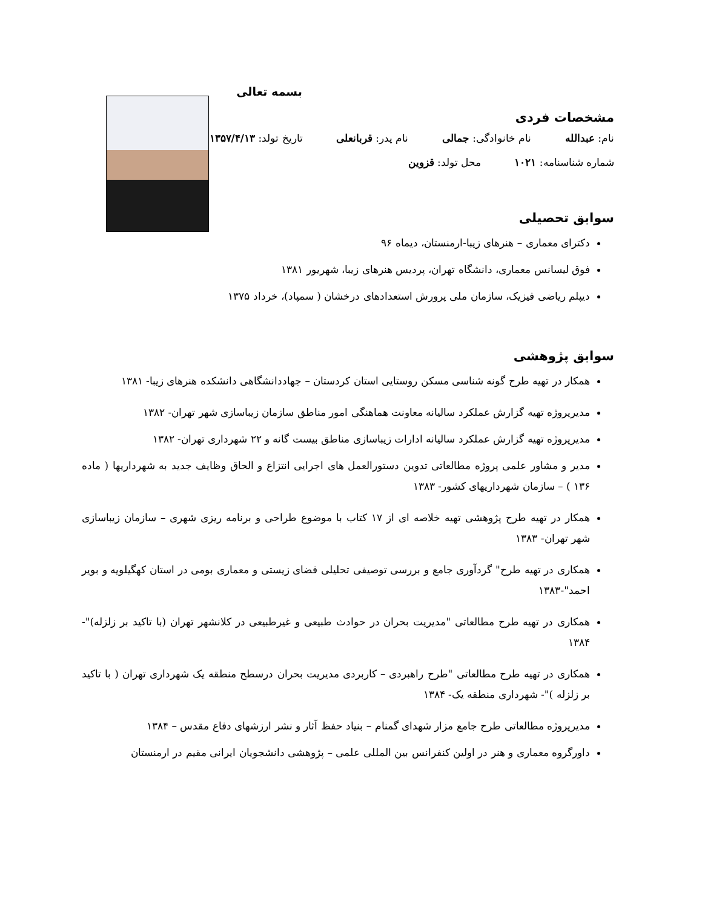بسمه تعالی
مشخصات فردی
نام: عبدالله نام خانوادگی: جمالی نام پدر: قربانعلی تاریخ تولد: ۱۳۵۷/۴/۱۳
شماره شناسنامه: ۱۰۲۱ محل تولد: قزوین
سوابق تحصیلی
دکترای معماری – هنرهای زیبا-ارمنستان، دیماه ۹۶
فوق لیسانس معماری، دانشگاه تهران، پردیس هنرهای زیبا، شهریور ۱۳۸۱
دیپلم ریاضی فیزیک، سازمان ملی پرورش استعدادهای درخشان ( سمپاد)، خرداد ۱۳۷۵
سوابق پژوهشی
همکار در تهیه طرح گونه شناسی مسکن روستایی استان کردستان – جهاددانشگاهی دانشکده هنرهای زیبا- ۱۳۸۱
مدیرپروژه تهیه گزارش عملکرد سالیانه معاونت هماهنگی امور مناطق سازمان زیباسازی شهر تهران- ۱۳۸۲
مدیرپروژه تهیه گزارش عملکرد سالیانه ادارات زیباسازی مناطق بیست گانه و ۲۲ شهرداری تهران- ۱۳۸۲
مدیر و مشاور علمی پروژه مطالعاتی تدوین دستورالعمل های اجرایی انتزاع و الحاق وظایف جدید به شهرداریها ( ماده ۱۳۶ ) – سازمان شهرداریهای کشور- ۱۳۸۳
همکار در تهیه طرح پژوهشی تهیه خلاصه ای از ۱۷ کتاب با موضوع طراحی و برنامه ریزی شهری – سازمان زیباسازی شهر تهران- ۱۳۸۳
همکاری در تهیه طرح" گردآوری جامع و بررسی توصیفی تحلیلی فضای زیستی و معماری بومی در استان کهگیلویه و بویر احمد"-۱۳۸۳
همکاری در تهیه طرح مطالعاتی "مدیریت بحران در حوادث طبیعی و غیرطبیعی در کلانشهر تهران (با تاکید بر زلزله)"- ۱۳۸۴
همکاری در تهیه طرح مطالعاتی "طرح راهبردی – کاربردی مدیریت بحران درسطح منطقه یک شهرداری تهران ( با تاکید بر زلزله )"- شهرداری منطقه یک- ۱۳۸۴
مدیرپروژه مطالعاتی طرح جامع مزار شهدای گمنام – بنیاد حفظ آثار و نشر ارزشهای دفاع مقدس – ۱۳۸۴
داورگروه معماری و هنر در اولین کنفرانس بین المللی علمی – پژوهشی دانشجویان ایرانی مقیم در ارمنستان